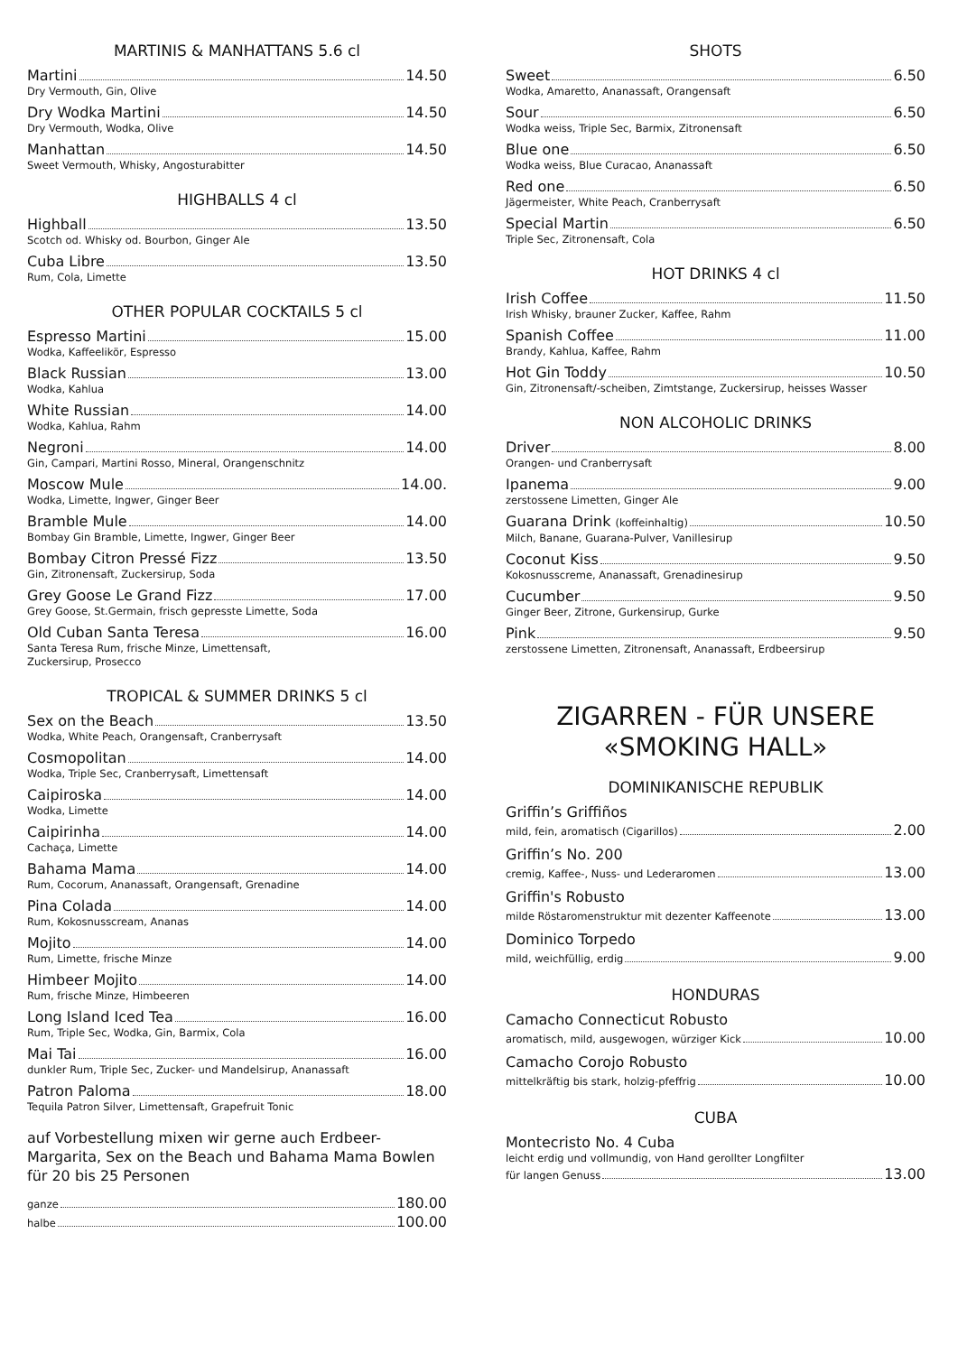MARTINIS & MANHATTANS 5.6 cl
Martini 14.50
Dry Vermouth, Gin, Olive
Dry Wodka Martini 14.50
Dry Vermouth, Wodka, Olive
Manhattan 14.50
Sweet Vermouth, Whisky, Angosturabitter
HIGHBALLS 4 cl
Highball 13.50
Scotch od. Whisky od. Bourbon, Ginger Ale
Cuba Libre 13.50
Rum, Cola, Limette
OTHER POPULAR COCKTAILS 5 cl
Espresso Martini 15.00
Wodka, Kaffeelikör, Espresso
Black Russian 13.00
Wodka, Kahlua
White Russian 14.00
Wodka, Kahlua, Rahm
Negroni 14.00
Gin, Campari, Martini Rosso, Mineral, Orangenschnitz
Moscow Mule 14.00.
Wodka, Limette, Ingwer, Ginger Beer
Bramble Mule 14.00
Bombay Gin Bramble, Limette, Ingwer, Ginger Beer
Bombay Citron Pressé Fizz 13.50
Gin, Zitronensaft, Zuckersirup, Soda
Grey Goose Le Grand Fizz 17.00
Grey Goose, St.Germain, frisch gepresste Limette, Soda
Old Cuban Santa Teresa 16.00
Santa Teresa Rum, frische Minze, Limettensaft,
Zuckersirup, Prosecco
TROPICAL & SUMMER DRINKS 5 cl
Sex on the Beach 13.50
Wodka, White Peach, Orangensaft, Cranberrysaft
Cosmopolitan 14.00
Wodka, Triple Sec, Cranberrysaft, Limettensaft
Caipiroska 14.00
Wodka, Limette
Caipirinha 14.00
Cachaça, Limette
Bahama Mama 14.00
Rum, Cocorum, Ananassaft, Orangensaft, Grenadine
Pina Colada 14.00
Rum, Kokosnusscream, Ananas
Mojito 14.00
Rum, Limette, frische Minze
Himbeer Mojito 14.00
Rum, frische Minze, Himbeeren
Long Island Iced Tea 16.00
Rum, Triple Sec, Wodka, Gin, Barmix, Cola
Mai Tai 16.00
dunkler Rum, Triple Sec, Zucker- und Mandelsirup, Ananassaft
Patron Paloma 18.00
Tequila Patron Silver, Limettensaft, Grapefruit Tonic
auf Vorbestellung mixen wir gerne auch Erdbeer-Margarita, Sex on the Beach und Bahama Mama Bowlen für 20 bis 25 Personen
ganze 180.00
halbe 100.00
SHOTS
Sweet 6.50
Wodka, Amaretto, Ananassaft, Orangensaft
Sour 6.50
Wodka weiss, Triple Sec, Barmix, Zitronensaft
Blue one 6.50
Wodka weiss, Blue Curacao, Ananassaft
Red one 6.50
Jägermeister, White Peach, Cranberrysaft
Special Martin 6.50
Triple Sec, Zitronensaft, Cola
HOT DRINKS 4 cl
Irish Coffee 11.50
Irish Whisky, brauner Zucker, Kaffee, Rahm
Spanish Coffee 11.00
Brandy, Kahlua, Kaffee, Rahm
Hot Gin Toddy 10.50
Gin, Zitronensaft/-scheiben, Zimtstange, Zuckersirup, heisses Wasser
NON ALCOHOLIC DRINKS
Driver 8.00
Orangen- und Cranberrysaft
Ipanema 9.00
zerstossene Limetten, Ginger Ale
Guarana Drink (koffeinhaltig) 10.50
Milch, Banane, Guarana-Pulver, Vanillesirup
Coconut Kiss 9.50
Kokosnusscreme, Ananassaft, Grenadinesirup
Cucumber 9.50
Ginger Beer, Zitrone, Gurkensirup, Gurke
Pink 9.50
zerstossene Limetten, Zitronensaft, Ananassaft, Erdbeersirup
ZIGARREN - FÜR UNSERE
«SMOKING HALL»
DOMINIKANISCHE REPUBLIK
Griffin’s Griffiños
mild, fein, aromatisch (Cigarillos) 2.00
Griffin’s No. 200
cremig, Kaffee-, Nuss- und Lederaromen 13.00
Griffin's Robusto
milde Röstaromenstruktur mit dezenter Kaffeenote 13.00
Dominico Torpedo
mild, weichfüllig, erdig 9.00
HONDURAS
Camacho Connecticut Robusto
aromatisch, mild, ausgewogen, würziger Kick 10.00
Camacho Corojo Robusto
mittelkräftig bis stark, holzig-pfeffrig 10.00
CUBA
Montecristo No. 4 Cuba
leicht erdig und vollmundig, von Hand gerollter Longfilter
für langen Genuss 13.00